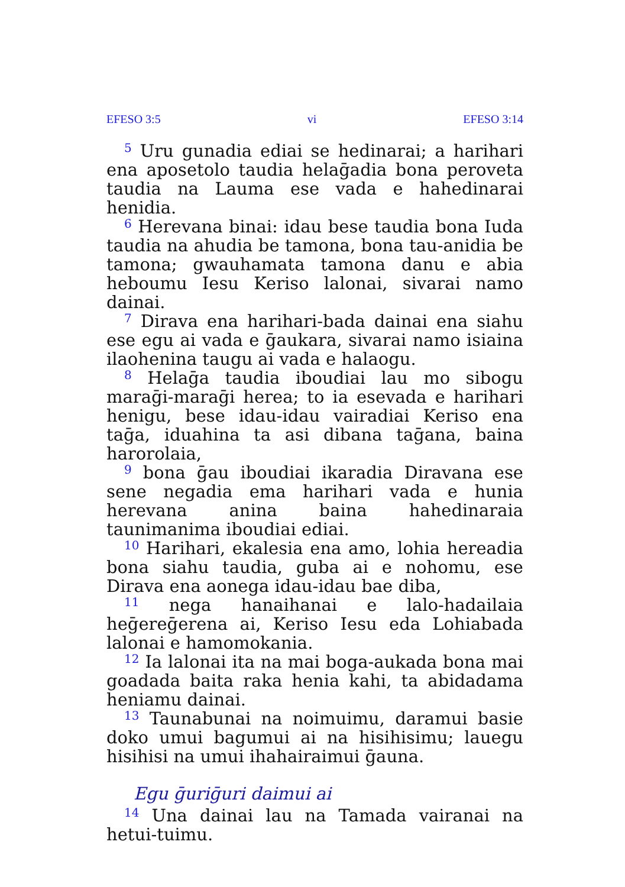EFESO 3:5 vi EFESO 3:14
<sup>5</sup> Uru gunadia ediai se hedinarai; a harihari ena aposetolo taudia helaḡadia bona peroveta taudia na Lauma ese vada e hahedinarai henidia.
<sup>6</sup> Herevana binai: idau bese taudia bona Iuda taudia na ahudia be tamona, bona tau-anidia be tamona; gwauhamata tamona danu e abia heboumu Iesu Keriso lalonai, sivarai namo dainai.
<sup>7</sup> Dirava ena harihari-bada dainai ena siahu ese egu ai vada e ḡaukara, sivarai namo isiaina ilaohenina taugu ai vada e halaogu.
<sup>8</sup> Helaḡa taudia iboudiai lau mo sibogu maraḡi-maraḡi herea; to ia esevada e harihari henigu, bese idau-idau vairadiai Keriso ena taḡa, iduahina ta asi dibana taḡana, baina harorolaia,
<sup>9</sup> bona ḡau iboudiai ikaradia Diravana ese sene negadia ema harihari vada e hunia herevana anina baina hahedinaraia taunimanima iboudiai ediai.
<sup>10</sup> Harihari, ekalesia ena amo, lohia hereadia bona siahu taudia, guba ai e nohomu, ese Dirava ena aonega idau-idau bae diba,
<sup>11</sup> nega hanaihanai e lalo-hadailaia heḡereḡerena ai, Keriso Iesu eda Lohiabada lalonai e hamomokania.
<sup>12</sup> Ia lalonai ita na mai boga-aukada bona mai goadada baita raka henia kahi, ta abidadama heniamu dainai.
<sup>13</sup> Taunabunai na noimuimu, daramui basie doko umui bagumui ai na hisihisimu; lauegu hisihisi na umui ihahairaimui ḡauna.
Egu ḡuriḡuri daimui ai
<sup>14</sup> Una dainai lau na Tamada vairanai na hetui-tuimu.